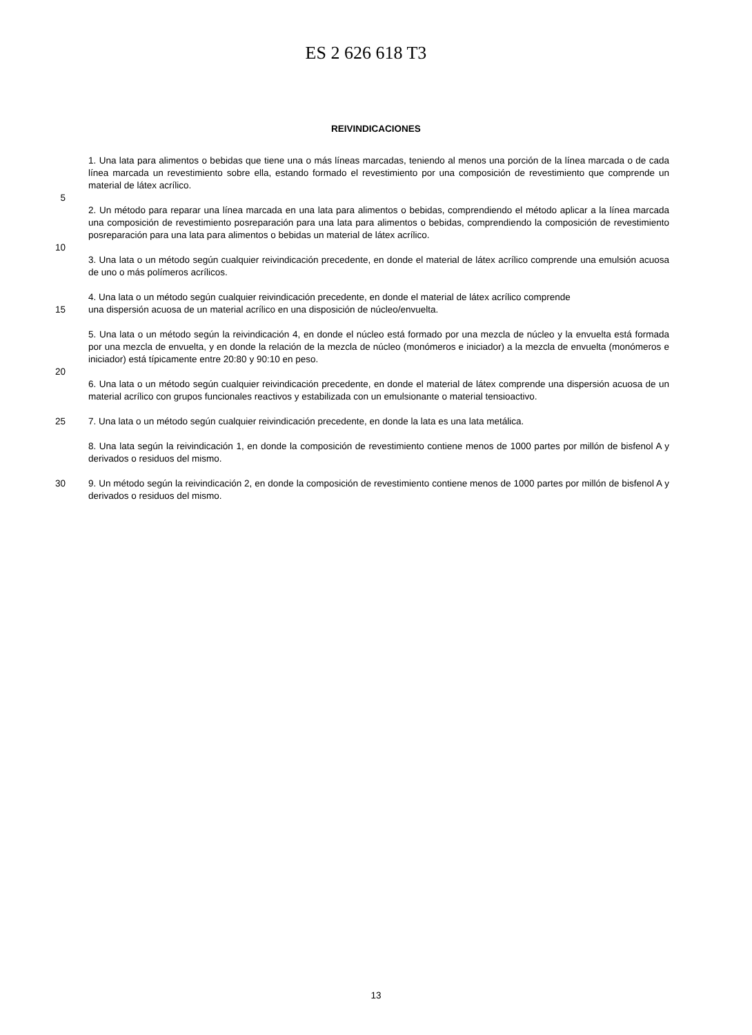ES 2 626 618 T3
REIVINDICACIONES
1. Una lata para alimentos o bebidas que tiene una o más líneas marcadas, teniendo al menos una porción de la línea marcada o de cada línea marcada un revestimiento sobre ella, estando formado el revestimiento por una composición de revestimiento que comprende un material de látex acrílico.
5
2. Un método para reparar una línea marcada en una lata para alimentos o bebidas, comprendiendo el método aplicar a la línea marcada una composición de revestimiento posreparación para una lata para alimentos o bebidas, comprendiendo la composición de revestimiento posreparación para una lata para alimentos o bebidas un material de látex acrílico.
10
3. Una lata o un método según cualquier reivindicación precedente, en donde el material de látex acrílico comprende una emulsión acuosa de uno o más polímeros acrílicos.
4. Una lata o un método según cualquier reivindicación precedente, en donde el material de látex acrílico comprende
15 una dispersión acuosa de un material acrílico en una disposición de núcleo/envuelta.
5. Una lata o un método según la reivindicación 4, en donde el núcleo está formado por una mezcla de núcleo y la envuelta está formada por una mezcla de envuelta, y en donde la relación de la mezcla de núcleo (monómeros e iniciador) a la mezcla de envuelta (monómeros e iniciador) está típicamente entre 20:80 y 90:10 en peso.
20
6. Una lata o un método según cualquier reivindicación precedente, en donde el material de látex comprende una dispersión acuosa de un material acrílico con grupos funcionales reactivos y estabilizada con un emulsionante o material tensioactivo.
25 7. Una lata o un método según cualquier reivindicación precedente, en donde la lata es una lata metálica.
8. Una lata según la reivindicación 1, en donde la composición de revestimiento contiene menos de 1000 partes por millón de bisfenol A y derivados o residuos del mismo.
30 9. Un método según la reivindicación 2, en donde la composición de revestimiento contiene menos de 1000 partes por millón de bisfenol A y derivados o residuos del mismo.
13